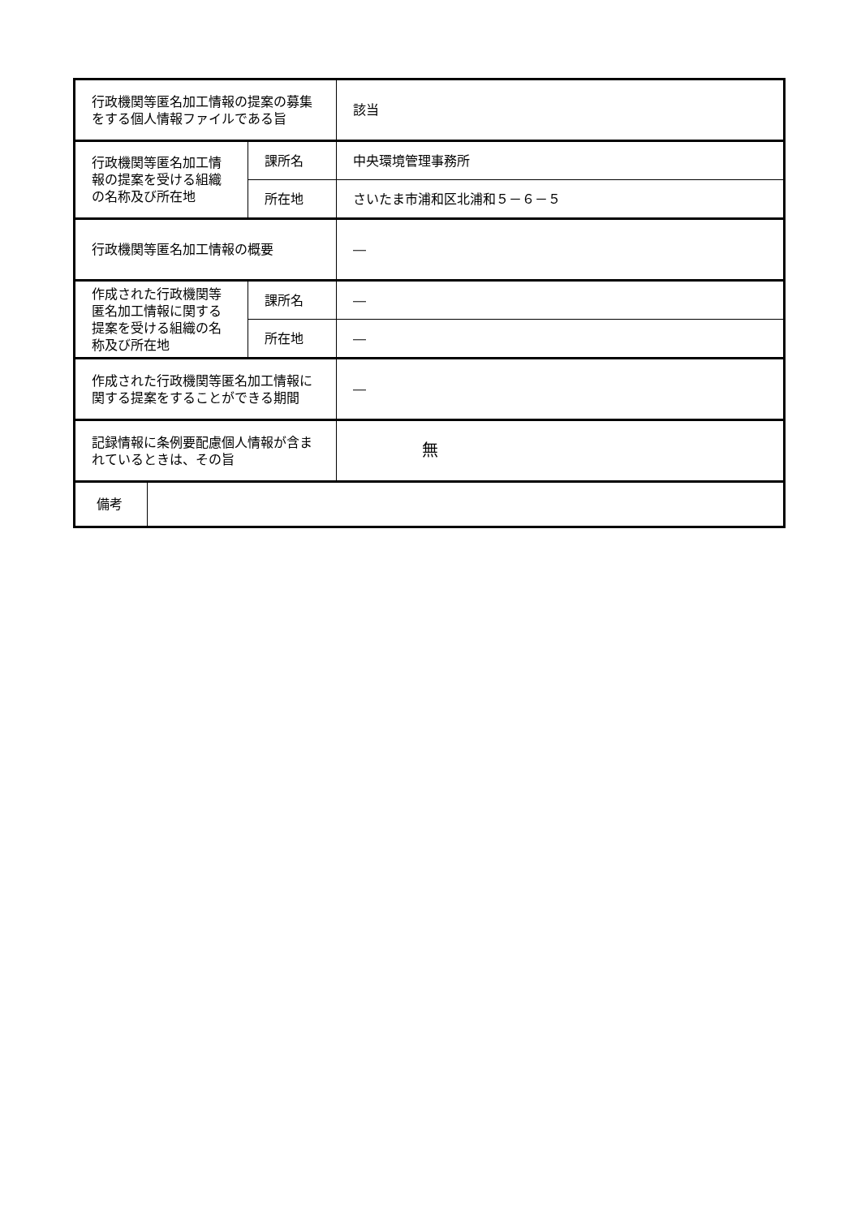| 行政機関等匿名加工情報の提案の募集をする個人情報ファイルである旨 | | | 該当 |
| 行政機関等匿名加工情報の提案を受ける組織の名称及び所在地 | | 課所名 | 中央環境管理事務所 |
| | | 所在地 | さいたま市浦和区北浦和５－６－５ |
| 行政機関等匿名加工情報の概要 | | | ― |
| 作成された行政機関等匿名加工情報に関する提案を受ける組織の名称及び所在地 | | 課所名 | ― |
| | | 所在地 | ― |
| 作成された行政機関等匿名加工情報に関する提案をすることができる期間 | | | ― |
| 記録情報に条例要配慮個人情報が含まれているときは、その旨 | | | 無 |
| 備考 | | | |